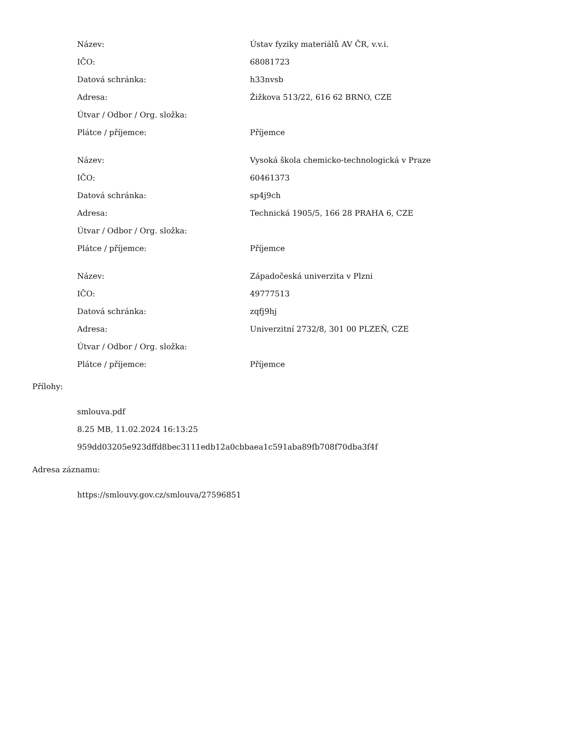| Název: | Ústav fyziky materiálů AV ČR, v.v.i. |
| IČO: | 68081723 |
| Datová schránka: | h33nvsb |
| Adresa: | Žižkova 513/22, 616 62 BRNO, CZE |
| Útvar / Odbor / Org. složka: | |
| Plátce / příjemce: | Příjemce |
| Název: | Vysoká škola chemicko-technologická v Praze |
| IČO: | 60461373 |
| Datová schránka: | sp4j9ch |
| Adresa: | Technická 1905/5, 166 28 PRAHA 6, CZE |
| Útvar / Odbor / Org. složka: | |
| Plátce / příjemce: | Příjemce |
| Název: | Západočeská univerzita v Plzni |
| IČO: | 49777513 |
| Datová schránka: | zqfj9hj |
| Adresa: | Univerzitní 2732/8, 301 00 PLZEŇ, CZE |
| Útvar / Odbor / Org. složka: | |
| Plátce / příjemce: | Příjemce |
Přílohy:
smlouva.pdf
8.25 MB, 11.02.2024 16:13:25
959dd03205e923dffd8bec3111edb12a0cbbaea1c591aba89fb708f70dba3f4f
Adresa záznamu:
https://smlouvy.gov.cz/smlouva/27596851